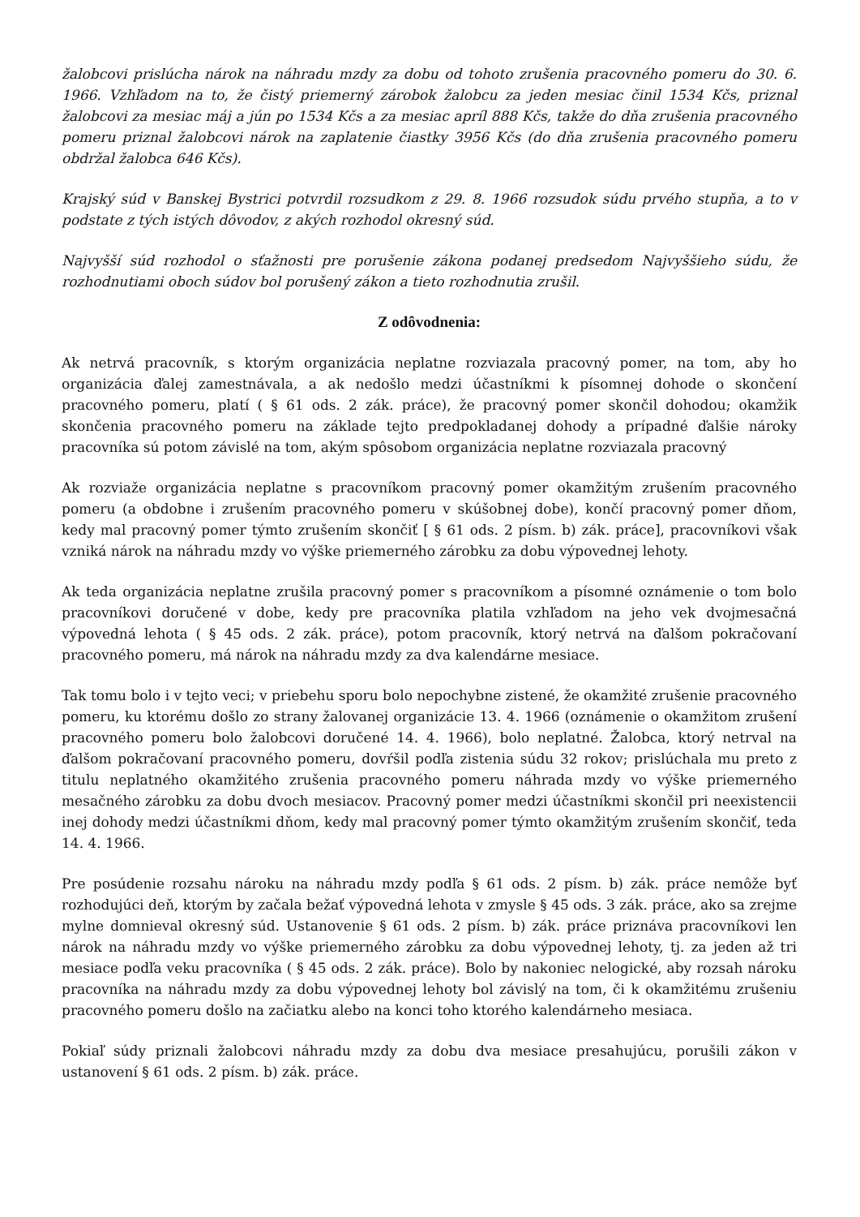žalobcovi prislúcha nárok na náhradu mzdy za dobu od tohoto zrušenia pracovného pomeru do 30. 6. 1966. Vzhľadom na to, že čistý priemerný zárobok žalobcu za jeden mesiac činil 1534 Kčs, priznal žalobcovi za mesiac máj a jún po 1534 Kčs a za mesiac apríl 888 Kčs, takže do dňa zrušenia pracovného pomeru priznal žalobcovi nárok na zaplatenie čiastky 3956 Kčs (do dňa zrušenia pracovného pomeru obdržal žalobca 646 Kčs).
Krajský súd v Banskej Bystrici potvrdil rozsudkom z 29. 8. 1966 rozsudok súdu prvého stupňa, a to v podstate z tých istých dôvodov, z akých rozhodol okresný súd.
Najvyšší súd rozhodol o sťažnosti pre porušenie zákona podanej predsedom Najvyššieho súdu, že rozhodnutiami oboch súdov bol porušený zákon a tieto rozhodnutia zrušil.
Z odôvodnenia:
Ak netrvá pracovník, s ktorým organizácia neplatne rozviazala pracovný pomer, na tom, aby ho organizácia ďalej zamestnávala, a ak nedošlo medzi účastníkmi k písomnej dohode o skončení pracovného pomeru, platí ( § 61 ods. 2 zák. práce), že pracovný pomer skončil dohodou; okamžik skončenia pracovného pomeru na základe tejto predpokladanej dohody a prípadné ďalšie nároky pracovníka sú potom závislé na tom, akým spôsobom organizácia neplatne rozviazala pracovný
Ak rozviaže organizácia neplatne s pracovníkom pracovný pomer okamžitým zrušením pracovného pomeru (a obdobne i zrušením pracovného pomeru v skúšobnej dobe), končí pracovný pomer dňom, kedy mal pracovný pomer týmto zrušením skončiť [ § 61 ods. 2 písm. b) zák. práce], pracovníkovi však vzniká nárok na náhradu mzdy vo výške priemerného zárobku za dobu výpovednej lehoty.
Ak teda organizácia neplatne zrušila pracovný pomer s pracovníkom a písomné oznámenie o tom bolo pracovníkovi doručené v dobe, kedy pre pracovníka platila vzhľadom na jeho vek dvojmesačná výpovedná lehota ( § 45 ods. 2 zák. práce), potom pracovník, ktorý netrvá na ďalšom pokračovaní pracovného pomeru, má nárok na náhradu mzdy za dva kalendárne mesiace.
Tak tomu bolo i v tejto veci; v priebehu sporu bolo nepochybne zistené, že okamžité zrušenie pracovného pomeru, ku ktorému došlo zo strany žalovanej organizácie 13. 4. 1966 (oznámenie o okamžitom zrušení pracovného pomeru bolo žalobcovi doručené 14. 4. 1966), bolo neplatné. Žalobca, ktorý netrval na ďalšom pokračovaní pracovného pomeru, dovŕšil podľa zistenia súdu 32 rokov; prislúchala mu preto z titulu neplatného okamžitého zrušenia pracovného pomeru náhrada mzdy vo výške priemerného mesačného zárobku za dobu dvoch mesiacov. Pracovný pomer medzi účastníkmi skončil pri neexistencii inej dohody medzi účastníkmi dňom, kedy mal pracovný pomer týmto okamžitým zrušením skončiť, teda 14. 4. 1966.
Pre posúdenie rozsahu nároku na náhradu mzdy podľa § 61 ods. 2 písm. b) zák. práce nemôže byť rozhodujúci deň, ktorým by začala bežať výpovedná lehota v zmysle § 45 ods. 3 zák. práce, ako sa zrejme mylne domnieval okresný súd. Ustanovenie § 61 ods. 2 písm. b) zák. práce priznáva pracovníkovi len nárok na náhradu mzdy vo výške priemerného zárobku za dobu výpovednej lehoty, tj. za jeden až tri mesiace podľa veku pracovníka ( § 45 ods. 2 zák. práce). Bolo by nakoniec nelogické, aby rozsah nároku pracovníka na náhradu mzdy za dobu výpovednej lehoty bol závislý na tom, či k okamžitému zrušeniu pracovného pomeru došlo na začiatku alebo na konci toho ktorého kalendárneho mesiaca.
Pokiaľ súdy priznali žalobcovi náhradu mzdy za dobu dva mesiace presahujúcu, porušili zákon v ustanovení § 61 ods. 2 písm. b) zák. práce.